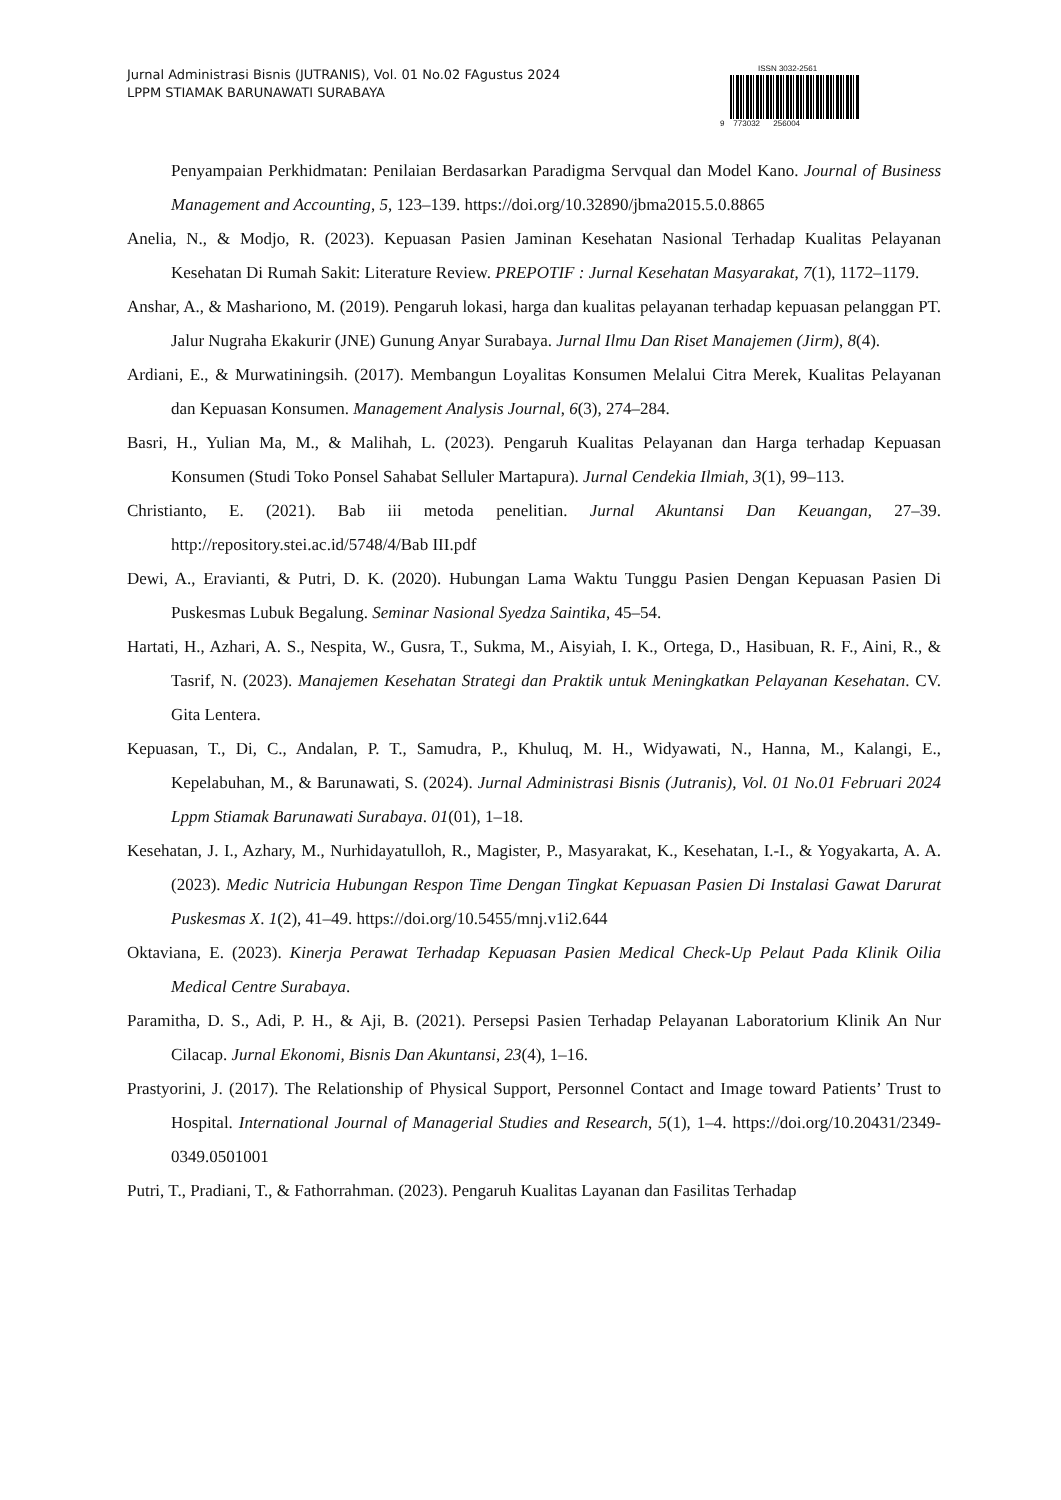Jurnal Administrasi Bisnis (JUTRANIS), Vol. 01 No.02 FAgustus 2024
LPPM STIAMAK BARUNAWATI SURABAYA
ISSN 3032-2561
9 773032 256004
Penyampaian Perkhidmatan: Penilaian Berdasarkan Paradigma Servqual dan Model Kano. Journal of Business Management and Accounting, 5, 123–139. https://doi.org/10.32890/jbma2015.5.0.8865
Anelia, N., & Modjo, R. (2023). Kepuasan Pasien Jaminan Kesehatan Nasional Terhadap Kualitas Pelayanan Kesehatan Di Rumah Sakit: Literature Review. PREPOTIF : Jurnal Kesehatan Masyarakat, 7(1), 1172–1179.
Anshar, A., & Mashariono, M. (2019). Pengaruh lokasi, harga dan kualitas pelayanan terhadap kepuasan pelanggan PT. Jalur Nugraha Ekakurir (JNE) Gunung Anyar Surabaya. Jurnal Ilmu Dan Riset Manajemen (Jirm), 8(4).
Ardiani, E., & Murwatiningsih. (2017). Membangun Loyalitas Konsumen Melalui Citra Merek, Kualitas Pelayanan dan Kepuasan Konsumen. Management Analysis Journal, 6(3), 274–284.
Basri, H., Yulian Ma, M., & Malihah, L. (2023). Pengaruh Kualitas Pelayanan dan Harga terhadap Kepuasan Konsumen (Studi Toko Ponsel Sahabat Selluler Martapura). Jurnal Cendekia Ilmiah, 3(1), 99–113.
Christianto, E. (2021). Bab iii metoda penelitian. Jurnal Akuntansi Dan Keuangan, 27–39. http://repository.stei.ac.id/5748/4/Bab III.pdf
Dewi, A., Eravianti, & Putri, D. K. (2020). Hubungan Lama Waktu Tunggu Pasien Dengan Kepuasan Pasien Di Puskesmas Lubuk Begalung. Seminar Nasional Syedza Saintika, 45–54.
Hartati, H., Azhari, A. S., Nespita, W., Gusra, T., Sukma, M., Aisyiah, I. K., Ortega, D., Hasibuan, R. F., Aini, R., & Tasrif, N. (2023). Manajemen Kesehatan Strategi dan Praktik untuk Meningkatkan Pelayanan Kesehatan. CV. Gita Lentera.
Kepuasan, T., Di, C., Andalan, P. T., Samudra, P., Khuluq, M. H., Widyawati, N., Hanna, M., Kalangi, E., Kepelabuhan, M., & Barunawati, S. (2024). Jurnal Administrasi Bisnis (Jutranis), Vol. 01 No.01 Februari 2024 Lppm Stiamak Barunawati Surabaya. 01(01), 1–18.
Kesehatan, J. I., Azhary, M., Nurhidayatulloh, R., Magister, P., Masyarakat, K., Kesehatan, I.-I., & Yogyakarta, A. A. (2023). Medic Nutricia Hubungan Respon Time Dengan Tingkat Kepuasan Pasien Di Instalasi Gawat Darurat Puskesmas X. 1(2), 41–49. https://doi.org/10.5455/mnj.v1i2.644
Oktaviana, E. (2023). Kinerja Perawat Terhadap Kepuasan Pasien Medical Check-Up Pelaut Pada Klinik Oilia Medical Centre Surabaya.
Paramitha, D. S., Adi, P. H., & Aji, B. (2021). Persepsi Pasien Terhadap Pelayanan Laboratorium Klinik An Nur Cilacap. Jurnal Ekonomi, Bisnis Dan Akuntansi, 23(4), 1–16.
Prastyorini, J. (2017). The Relationship of Physical Support, Personnel Contact and Image toward Patients’ Trust to Hospital. International Journal of Managerial Studies and Research, 5(1), 1–4. https://doi.org/10.20431/2349-0349.0501001
Putri, T., Pradiani, T., & Fathorrahman. (2023). Pengaruh Kualitas Layanan dan Fasilitas Terhadap